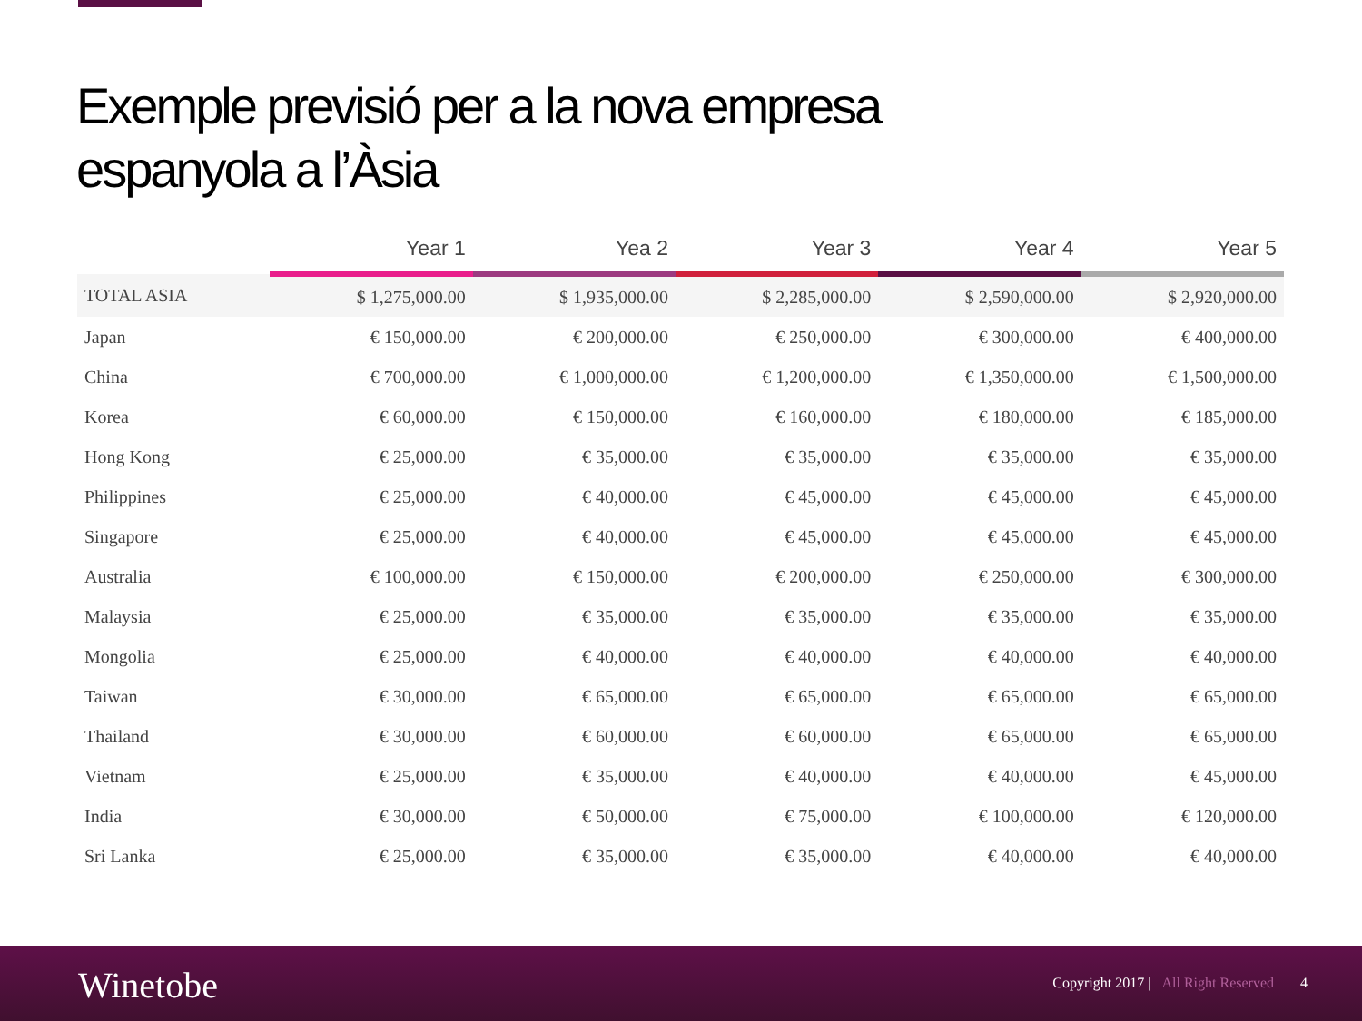Exemple previsió per a la nova empresa
espanyola a l’Àsia
| | Year 1 | Yea 2 | Year 3 | Year 4 | Year 5 |
| --- | --- | --- | --- | --- | --- |
| TOTAL ASIA | $ 1,275,000.00 | $ 1,935,000.00 | $ 2,285,000.00 | $ 2,590,000.00 | $ 2,920,000.00 |
| Japan | € 150,000.00 | € 200,000.00 | € 250,000.00 | € 300,000.00 | € 400,000.00 |
| China | € 700,000.00 | € 1,000,000.00 | € 1,200,000.00 | € 1,350,000.00 | € 1,500,000.00 |
| Korea | € 60,000.00 | € 150,000.00 | € 160,000.00 | € 180,000.00 | € 185,000.00 |
| Hong Kong | € 25,000.00 | € 35,000.00 | € 35,000.00 | € 35,000.00 | € 35,000.00 |
| Philippines | € 25,000.00 | € 40,000.00 | € 45,000.00 | € 45,000.00 | € 45,000.00 |
| Singapore | € 25,000.00 | € 40,000.00 | € 45,000.00 | € 45,000.00 | € 45,000.00 |
| Australia | € 100,000.00 | € 150,000.00 | € 200,000.00 | € 250,000.00 | € 300,000.00 |
| Malaysia | € 25,000.00 | € 35,000.00 | € 35,000.00 | € 35,000.00 | € 35,000.00 |
| Mongolia | € 25,000.00 | € 40,000.00 | € 40,000.00 | € 40,000.00 | € 40,000.00 |
| Taiwan | € 30,000.00 | € 65,000.00 | € 65,000.00 | € 65,000.00 | € 65,000.00 |
| Thailand | € 30,000.00 | € 60,000.00 | € 60,000.00 | € 65,000.00 | € 65,000.00 |
| Vietnam | € 25,000.00 | € 35,000.00 | € 40,000.00 | € 40,000.00 | € 45,000.00 |
| India | € 30,000.00 | € 50,000.00 | € 75,000.00 | € 100,000.00 | € 120,000.00 |
| Sri Lanka | € 25,000.00 | € 35,000.00 | € 35,000.00 | € 40,000.00 | € 40,000.00 |
Winetobe
Copyright 2017 | All Right Reserved 4